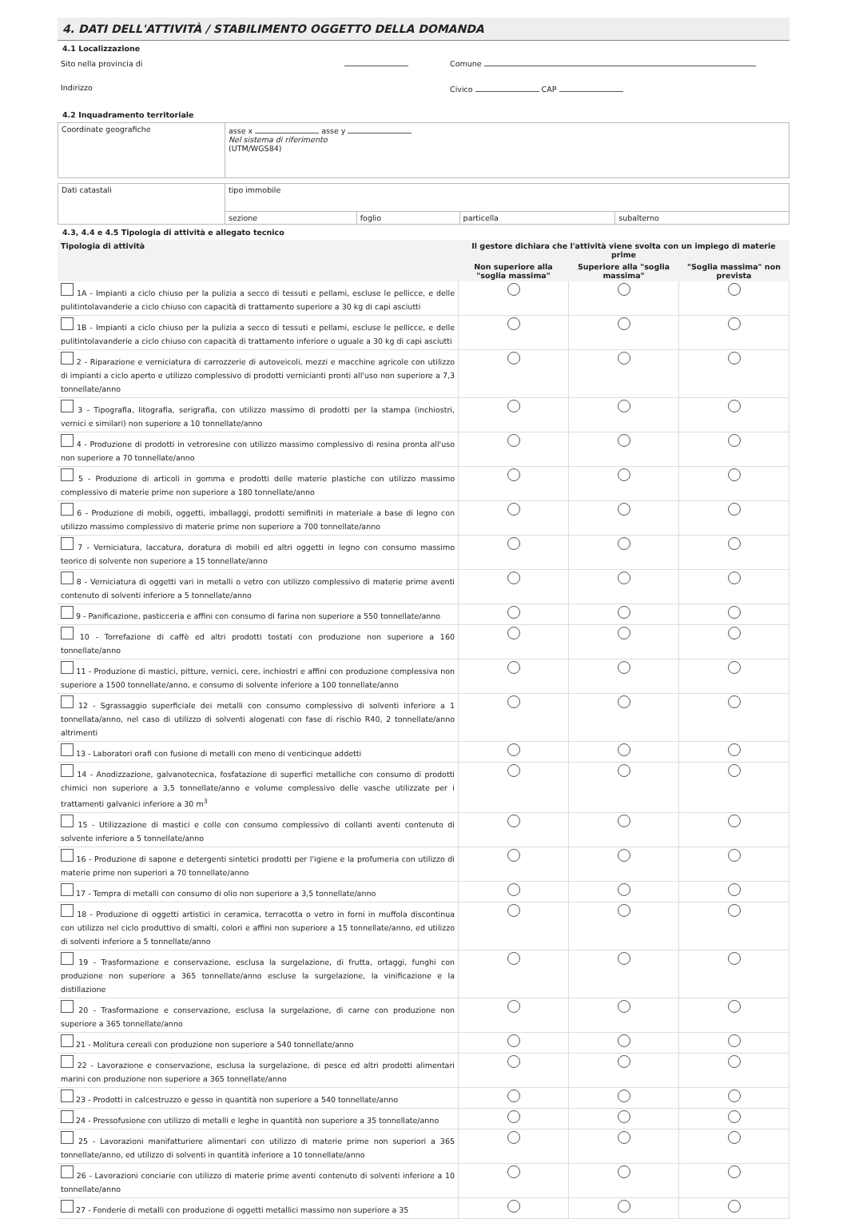4. DATI DELL'ATTIVITÀ / STABILIMENTO OGGETTO DELLA DOMANDA
4.1 Localizzazione
| Sito nella provincia di | Comune |
| Indirizzo | Civico CAP |
4.2 Inquadramento territoriale
| Coordinate geografiche | asse x asse y Nel sistema di riferimento (UTM/WGS84) |
| Dati catastali | tipo immobile | | | |
| | sezione | foglio | particella | subalterno |
4.3, 4.4 e 4.5 Tipologia di attività e allegato tecnico
| Tipologia di attività | Il gestore dichiara che l'attività viene svolta con un impiego di materie prime | | |
| --- | --- | --- | --- |
| | Non superiore alla "soglia massima" | Superiore alla "soglia massima" | "Soglia massima" non prevista |
| 1A - Impianti a ciclo chiuso per la pulizia a secco di tessuti e pellami, escluse le pellicce, e delle pulitintolavanderie a ciclo chiuso con capacità di trattamento superiore a 30 kg di capi asciutti | | | |
| 1B - Impianti a ciclo chiuso per la pulizia a secco di tessuti e pellami, escluse le pellicce, e delle pulitintolavanderie a ciclo chiuso con capacità di trattamento inferiore o uguale a 30 kg di capi asciutti | | | |
| 2 - Riparazione e verniciatura di carrozzerie di autoveicoli, mezzi e macchine agricole con utilizzo di impianti a ciclo aperto e utilizzo complessivo di prodotti vernicianti pronti all'uso non superiore a 7,3 tonnellate/anno | | | |
| 3 - Tipografia, litografia, serigrafia, con utilizzo massimo di prodotti per la stampa (inchiostri, vernici e similari) non superiore a 10 tonnellate/anno | | | |
| 4 - Produzione di prodotti in vetroresine con utilizzo massimo complessivo di resina pronta all'uso non superiore a 70 tonnellate/anno | | | |
| 5 - Produzione di articoli in gomma e prodotti delle materie plastiche con utilizzo massimo complessivo di materie prime non superiore a 180 tonnellate/anno | | | |
| 6 - Produzione di mobili, oggetti, imballaggi, prodotti semifiniti in materiale a base di legno con utilizzo massimo complessivo di materie prime non superiore a 700 tonnellate/anno | | | |
| 7 - Verniciatura, laccatura, doratura di mobili ed altri oggetti in legno con consumo massimo teorico di solvente non superiore a 15 tonnellate/anno | | | |
| 8 - Verniciatura di oggetti vari in metalli o vetro con utilizzo complessivo di materie prime aventi contenuto di solventi inferiore a 5 tonnellate/anno | | | |
| 9 - Panificazione, pasticceria e affini con consumo di farina non superiore a 550 tonnellate/anno | | | |
| 10 - Torrefazione di caffè ed altri prodotti tostati con produzione non superiore a 160 tonnellate/anno | | | |
| 11 - Produzione di mastici, pitture, vernici, cere, inchiostri e affini con produzione complessiva non superiore a 1500 tonnellate/anno, e consumo di solvente inferiore a 100 tonnellate/anno | | | |
| 12 - Sgrassaggio superficiale dei metalli con consumo complessivo di solventi inferiore a 1 tonnellata/anno, nel caso di utilizzo di solventi alogenati con fase di rischio R40, 2 tonnellate/anno altrimenti | | | |
| 13 - Laboratori orafi con fusione di metalli con meno di venticinque addetti | | | |
| 14 - Anodizzazione, galvanotecnica, fosfatazione di superfici metalliche con consumo di prodotti chimici non superiore a 3,5 tonnellate/anno e volume complessivo delle vasche utilizzate per i trattamenti galvanici inferiore a 30 m<sup>3</sup> | | | |
| 15 - Utilizzazione di mastici e colle con consumo complessivo di collanti aventi contenuto di solvente inferiore a 5 tonnellate/anno | | | |
| 16 - Produzione di sapone e detergenti sintetici prodotti per l'igiene e la profumeria con utilizzo di materie prime non superiori a 70 tonnellate/anno | | | |
| 17 - Tempra di metalli con consumo di olio non superiore a 3,5 tonnellate/anno | | | |
| 18 - Produzione di oggetti artistici in ceramica, terracotta o vetro in forni in muffola discontinua con utilizzo nel ciclo produttivo di smalti, colori e affini non superiore a 15 tonnellate/anno, ed utilizzo di solventi inferiore a 5 tonnellate/anno | | | |
| 19 - Trasformazione e conservazione, esclusa la surgelazione, di frutta, ortaggi, funghi con produzione non superiore a 365 tonnellate/anno escluse la surgelazione, la vinificazione e la distillazione | | | |
| 20 - Trasformazione e conservazione, esclusa la surgelazione, di carne con produzione non superiore a 365 tonnellate/anno | | | |
| 21 - Molitura cereali con produzione non superiore a 540 tonnellate/anno | | | |
| 22 - Lavorazione e conservazione, esclusa la surgelazione, di pesce ed altri prodotti alimentari marini con produzione non superiore a 365 tonnellate/anno | | | |
| 23 - Prodotti in calcestruzzo e gesso in quantità non superiore a 540 tonnellate/anno | | | |
| 24 - Pressofusione con utilizzo di metalli e leghe in quantità non superiore a 35 tonnellate/anno | | | |
| 25 - Lavorazioni manifatturiere alimentari con utilizzo di materie prime non superiori a 365 tonnellate/anno, ed utilizzo di solventi in quantità inferiore a 10 tonnellate/anno | | | |
| 26 - Lavorazioni conciarie con utilizzo di materie prime aventi contenuto di solventi inferiore a 10 tonnellate/anno | | | |
| 27 - Fonderie di metalli con produzione di oggetti metallici massimo non superiore a 35 | | | |